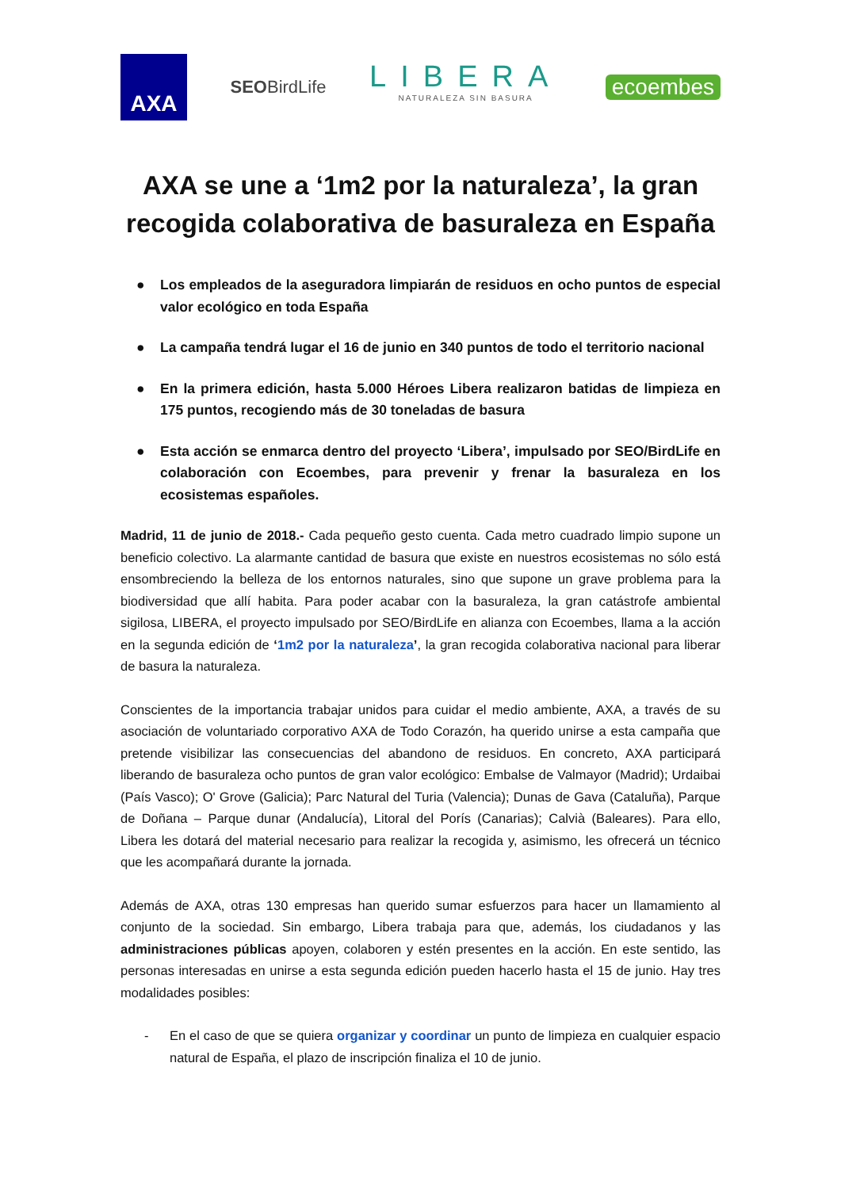AXA
SEOBirdLife
LIBERA
NATURALEZA SIN BASURA
ecoembes
AXA se une a ‘1m2 por la naturaleza’, la gran recogida colaborativa de basuraleza en España
● Los empleados de la aseguradora limpiarán de residuos en ocho puntos de especial valor ecológico en toda España
● La campaña tendrá lugar el 16 de junio en 340 puntos de todo el territorio nacional
● En la primera edición, hasta 5.000 Héroes Libera realizaron batidas de limpieza en 175 puntos, recogiendo más de 30 toneladas de basura
● Esta acción se enmarca dentro del proyecto ‘Libera’, impulsado por SEO/BirdLife en colaboración con Ecoembes, para prevenir y frenar la basuraleza en los ecosistemas españoles.
Madrid, 11 de junio de 2018.- Cada pequeño gesto cuenta. Cada metro cuadrado limpio supone un beneficio colectivo. La alarmante cantidad de basura que existe en nuestros ecosistemas no sólo está ensombreciendo la belleza de los entornos naturales, sino que supone un grave problema para la biodiversidad que allí habita. Para poder acabar con la basuraleza, la gran catástrofe ambiental sigilosa, LIBERA, el proyecto impulsado por SEO/BirdLife en alianza con Ecoembes, llama a la acción en la segunda edición de ‘1m2 por la naturaleza’, la gran recogida colaborativa nacional para liberar de basura la naturaleza.
Conscientes de la importancia trabajar unidos para cuidar el medio ambiente, AXA, a través de su asociación de voluntariado corporativo AXA de Todo Corazón, ha querido unirse a esta campaña que pretende visibilizar las consecuencias del abandono de residuos. En concreto, AXA participará liberando de basuraleza ocho puntos de gran valor ecológico: Embalse de Valmayor (Madrid); Urdaibai (País Vasco); O' Grove (Galicia); Parc Natural del Turia (Valencia); Dunas de Gava (Cataluña), Parque de Doñana – Parque dunar (Andalucía), Litoral del Porís (Canarias); Calvià (Baleares). Para ello, Libera les dotará del material necesario para realizar la recogida y, asimismo, les ofrecerá un técnico que les acompañará durante la jornada.
Además de AXA, otras 130 empresas han querido sumar esfuerzos para hacer un llamamiento al conjunto de la sociedad. Sin embargo, Libera trabaja para que, además, los ciudadanos y las administraciones públicas apoyen, colaboren y estén presentes en la acción. En este sentido, las personas interesadas en unirse a esta segunda edición pueden hacerlo hasta el 15 de junio. Hay tres modalidades posibles:
- En el caso de que se quiera organizar y coordinar un punto de limpieza en cualquier espacio natural de España, el plazo de inscripción finaliza el 10 de junio.